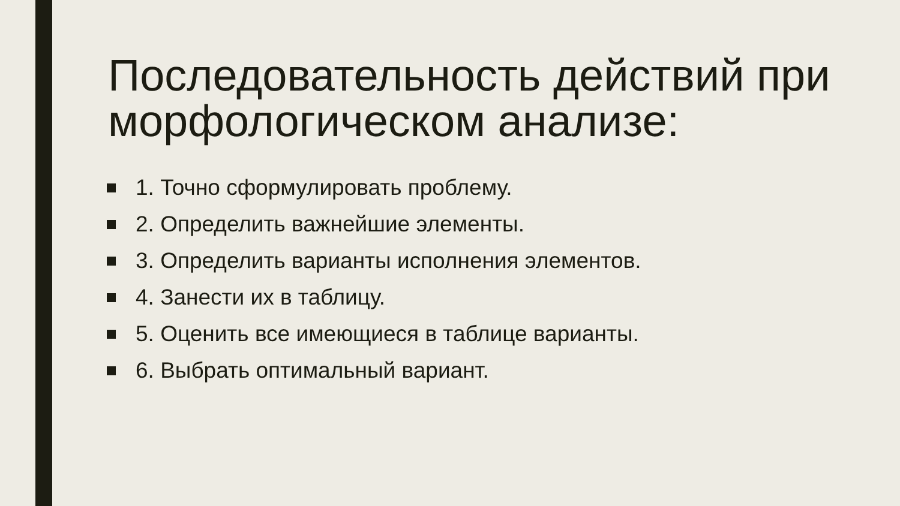Последовательность действий при морфологическом анализе:
1. Точно сформулировать проблему.
2. Определить важнейшие элементы.
3. Определить варианты исполнения элементов.
4. Занести их в таблицу.
5. Оценить все имеющиеся в таблице варианты.
6. Выбрать оптимальный вариант.